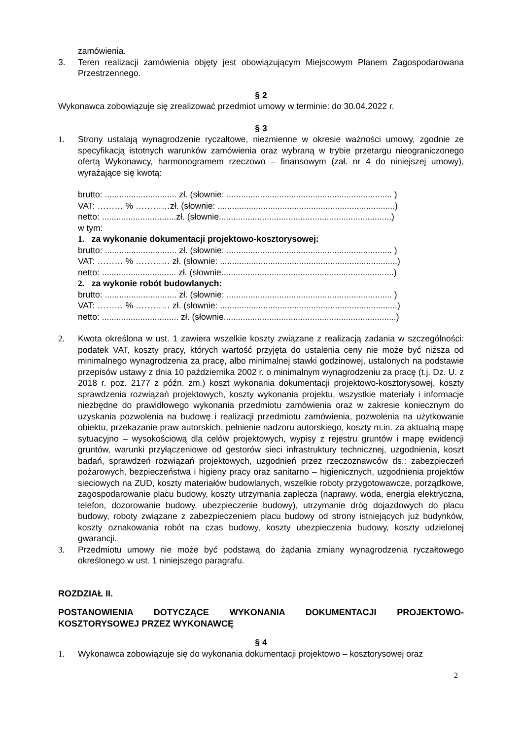zamówienia.
3. Teren realizacji zamówienia objęty jest obowiązującym Miejscowym Planem Zagospodarowana Przestrzennego.
§ 2
Wykonawca zobowiązuje się zrealizować przedmiot umowy w terminie: do 30.04.2022 r.
§ 3
1. Strony ustalają wynagrodzenie ryczałtowe, niezmienne w okresie ważności umowy, zgodnie ze specyfikacją istotnych warunków zamówienia oraz wybraną w trybie przetargu nieograniczonego ofertą Wykonawcy, harmonogramem rzeczowo – finansowym (zał. nr 4 do niniejszej umowy), wyrażające się kwotą:
brutto: .............................. zł. (słownie: ..................................................................... )
VAT: ……… % …………zł. (słownie: ..........................................................................)
netto: ...............................zł. (słownie........................................................................)
w tym:
1. za wykonanie dokumentacji projektowo-kosztorysowej:
brutto: .............................. zł. (słownie: ..................................................................... )
VAT: ……… % ………… zł. (słownie: ..........................................................................)
netto: ............................... zł. (słownie........................................................................)
2. za wykonie robót budowlanych:
brutto: .............................. zł. (słownie: ..................................................................... )
VAT: ……… % ………… zł. (słownie: ..........................................................................)
netto: ................................ zł. (słownie........................................................................)
2. Kwota określona w ust. 1 zawiera wszelkie koszty związane z realizacją zadania w szczególności: podatek VAT, koszty pracy, których wartość przyjęta do ustalenia ceny nie może być niższa od minimalnego wynagrodzenia za pracę, albo minimalnej stawki godzinowej, ustalonych na podstawie przepisów ustawy z dnia 10 października 2002 r. o minimalnym wynagrodzeniu za pracę (t.j. Dz. U. z 2018 r. poz. 2177 z późn. zm.) koszt wykonania dokumentacji projektowo-kosztorysowej, koszty sprawdzenia rozwiązań projektowych, koszty wykonania projektu, wszystkie materiały i informacje niezbędne do prawidłowego wykonania przedmiotu zamówienia oraz w zakresie koniecznym do uzyskania pozwolenia na budowę i realizacji przedmiotu zamówienia, pozwolenia na użytkowanie obiektu, przekazanie praw autorskich, pełnienie nadzoru autorskiego, koszty m.in. za aktualną mapę sytuacyjno – wysokościową dla celów projektowych, wypisy z rejestru gruntów i mapę ewidencji gruntów, warunki przyłączeniowe od gestorów sieci infrastruktury technicznej, uzgodnienia, koszt badań, sprawdzeń rozwiązań projektowych, uzgodnień przez rzeczoznawców ds.: zabezpieczeń pożarowych, bezpieczeństwa i higieny pracy oraz sanitarno – higienicznych, uzgodnienia projektów sieciowych na ZUD, koszty materiałów budowlanych, wszelkie roboty przygotowawcze, porządkowe, zagospodarowanie placu budowy, koszty utrzymania zaplecza (naprawy, woda, energia elektryczna, telefon, dozorowanie budowy, ubezpieczenie budowy), utrzymanie dróg dojazdowych do placu budowy, roboty związane z zabezpieczeniem placu budowy od strony istniejących już budynków, koszty oznakowania robót na czas budowy, koszty ubezpieczenia budowy, koszty udzielonej gwarancji.
3. Przedmiotu umowy nie może być podstawą do żądania zmiany wynagrodzenia ryczałtowego określonego w ust. 1 niniejszego paragrafu.
ROZDZIAŁ II.
POSTANOWIENIA DOTYCZĄCE WYKONANIA DOKUMENTACJI PROJEKTOWO-KOSZTORYSOWEJ PRZEZ WYKONAWCĘ
§ 4
1. Wykonawca zobowiązuje się do wykonania dokumentacji projektowo – kosztorysowej oraz
2